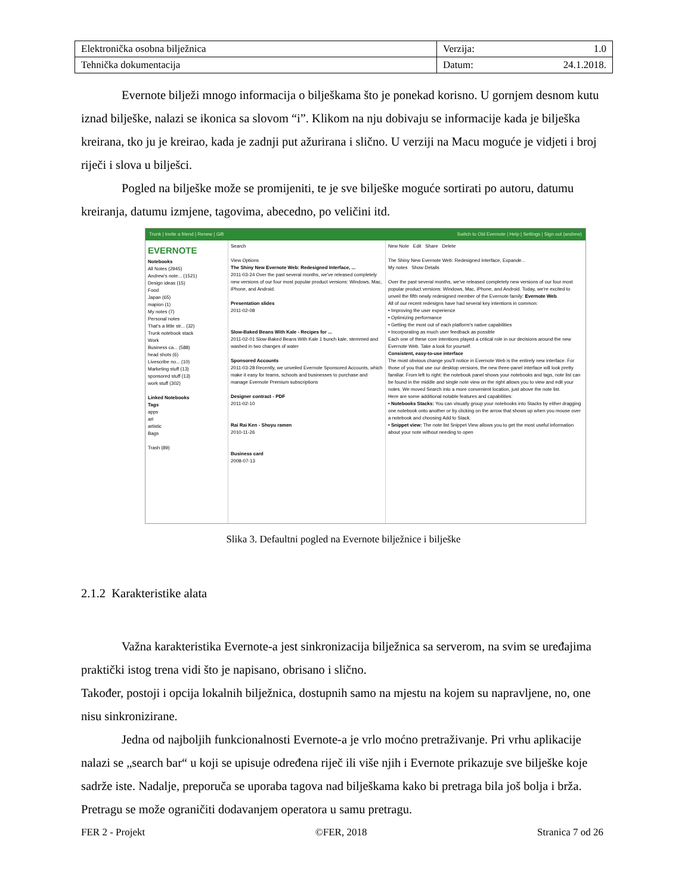| Elektronička osobna bilježnica | Verzija: 1.0 |
| Tehnička dokumentacija | Datum: 24.1.2018. |
Evernote bilježi mnogo informacija o bilješkama što je ponekad korisno. U gornjem desnom kutu iznad bilješke, nalazi se ikonica sa slovom “i”. Klikom na nju dobivaju se informacije kada je bilješka kreirana, tko ju je kreirao, kada je zadnji put ažurirana i slično. U verziji na Macu moguće je vidjeti i broj riječi i slova u bilješci.
Pogled na bilješke može se promijeniti, te je sve bilješke moguće sortirati po autoru, datumu kreiranja, datumu izmjene, tagovima, abecedno, po veličini itd.
Trunk | Invite a friend | Renew | Gift Switch to Old Evernote | Help | Settings | Sign out (andrew)
EVERNOTE
Notebooks
All Notes (2945)
Andrew's note... (1521)
Design ideas (15)
Food
Japan (65)
mapion (1)
My notes (7)
Personal notes
That's a little str... (32)
Trunk notebook stack
Work
Business ca... (588)
head shots (6)
Livescribe no... (10)
Marketing stuff (13)
sponsored stuff (13)
work stuff (302)
Linked Notebooks
Tags
apps
art
artistic
Bags
Trash (89)
Search
View Options
The Shiny New Evernote Web: Redesigned Interface, ...
2011-03-24 Over the past several months, we've released completely new versions of our four most popular product versions: Windows, Mac, iPhone, and Android.
Presentation slides
2011-02-08
Slow-Baked Beans With Kale - Recipes for ...
2011-02-01 Slow-Baked Beans With Kale 1 bunch kale, stemmed and washed in two changes of water
Sponsored Accounts
2011-03-28 Recently, we unveiled Evernote Sponsored Accounts, which make it easy for teams, schools and businesses to purchase and manage Evernote Premium subscriptions
Designer contract - PDF
2011-02-10
Rai Rai Ken - Shoyu ramen
2010-11-26
Business card
2008-07-13
New Note Edit Share Delete
The Shiny New Evernote Web: Redesigned Interface, Expande...
My notes Show Details
Over the past several months, we've released completely new versions of our four most popular product versions: Windows, Mac, iPhone, and Android. Today, we're excited to unveil the fifth newly redesigned member of the Evernote family: Evernote Web.
All of our recent redesigns have had several key intentions in common:
• Improving the user experience
• Optimizing performance
• Getting the most out of each platform's native capabilities
• Incorporating as much user feedback as possible
Each one of these core intentions played a critical role in our decisions around the new Evernote Web. Take a look for yourself.
Consistent, easy-to-use interface
The most obvious change you'll notice in Evernote Web is the entirely new interface. For those of you that use our desktop versions, the new three-panel interface will look pretty familiar. From left to right: the notebook panel shows your notebooks and tags, note list can be found in the middle and single note view on the right allows you to view and edit your notes. We moved Search into a more convenient location, just above the note list.
Here are some additional notable features and capabilities:
• Notebooks Stacks: You can visually group your notebooks into Stacks by either dragging one notebook onto another or by clicking on the arrow that shows up when you mouse over a notebook and choosing Add to Stack.
• Snippet view: The note list Snippet View allows you to get the most useful information about your note without needing to open
Slika 3. Defaultni pogled na Evernote bilježnice i bilješke
2.1.2 Karakteristike alata
Važna karakteristika Evernote-a jest sinkronizacija bilježnica sa serverom, na svim se uređajima praktički istog trena vidi što je napisano, obrisano i slično.
Također, postoji i opcija lokalnih bilježnica, dostupnih samo na mjestu na kojem su napravljene, no, one nisu sinkronizirane.
Jedna od najboljih funkcionalnosti Evernote-a je vrlo moćno pretraživanje. Pri vrhu aplikacije nalazi se „search bar“ u koji se upisuje određena riječ ili više njih i Evernote prikazuje sve bilješke koje sadrže iste. Nadalje, preporuča se uporaba tagova nad bilješkama kako bi pretraga bila još bolja i brža. Pretragu se može ograničiti dodavanjem operatora u samu pretragu.
FER 2 - Projekt ©FER, 2018 Stranica 7 od 26